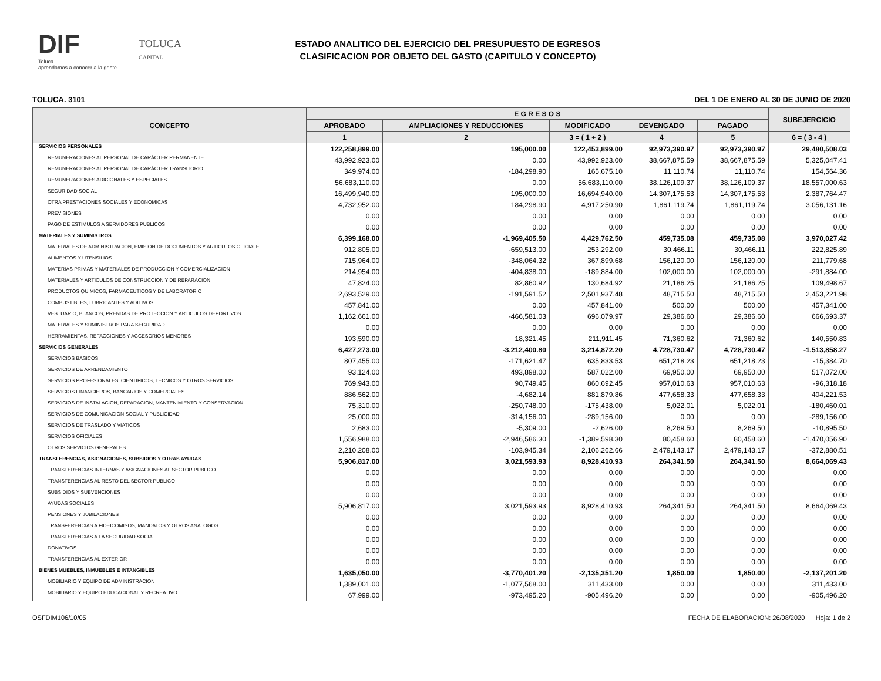DIF
Toluca
aprendamos a conocer a la gente
TOLUCA
CAPITAL
ESTADO ANALITICO DEL EJERCICIO DEL PRESUPUESTO DE EGRESOS
CLASIFICACION POR OBJETO DEL GASTO (CAPITULO Y CONCEPTO)
TOLUCA. 3101 DEL 1 DE ENERO AL 30 DE JUNIO DE 2020
| CONCEPTO | E G R E S O S | | | | | SUBEJERCICIO |
| --- | --- | --- | --- | --- | --- | --- |
| | APROBADO | AMPLIACIONES Y REDUCCIONES | MODIFICADO | DEVENGADO | PAGADO | |
| | 1 | 2 | 3 = ( 1 + 2 ) | 4 | 5 | 6 = ( 3 - 4 ) |
| SERVICIOS PERSONALES | 122,258,899.00 | 195,000.00 | 122,453,899.00 | 92,973,390.97 | 92,973,390.97 | 29,480,508.03 |
| REMUNERACIONES AL PERSONAL DE CARÁCTER PERMANENTE | 43,992,923.00 | 0.00 | 43,992,923.00 | 38,667,875.59 | 38,667,875.59 | 5,325,047.41 |
| REMUNERACIONES AL PERSONAL DE CARÁCTER TRANSITORIO | 349,974.00 | -184,298.90 | 165,675.10 | 11,110.74 | 11,110.74 | 154,564.36 |
| REMUNERACIONES ADICIONALES Y ESPECIALES | 56,683,110.00 | 0.00 | 56,683,110.00 | 38,126,109.37 | 38,126,109.37 | 18,557,000.63 |
| SEGURIDAD SOCIAL | 16,499,940.00 | 195,000.00 | 16,694,940.00 | 14,307,175.53 | 14,307,175.53 | 2,387,764.47 |
| OTRA PRESTACIONES SOCIALES Y ECONOMICAS | 4,732,952.00 | 184,298.90 | 4,917,250.90 | 1,861,119.74 | 1,861,119.74 | 3,056,131.16 |
| PREVISIONES | 0.00 | 0.00 | 0.00 | 0.00 | 0.00 | 0.00 |
| PAGO DE ESTIMULOS A SERVIDORES PUBLICOS | 0.00 | 0.00 | 0.00 | 0.00 | 0.00 | 0.00 |
| MATERIALES Y SUMINISTROS | 6,399,168.00 | -1,969,405.50 | 4,429,762.50 | 459,735.08 | 459,735.08 | 3,970,027.42 |
| MATERIALES DE ADMINISTRACION, EMISION DE DOCUMENTOS Y ARTICULOS OFICIALE | 912,805.00 | -659,513.00 | 253,292.00 | 30,466.11 | 30,466.11 | 222,825.89 |
| ALIMENTOS Y UTENSILIOS | 715,964.00 | -348,064.32 | 367,899.68 | 156,120.00 | 156,120.00 | 211,779.68 |
| MATERIAS PRIMAS Y MATERIALES DE PRODUCCION Y COMERCIALIZACION | 214,954.00 | -404,838.00 | -189,884.00 | 102,000.00 | 102,000.00 | -291,884.00 |
| MATERIALES Y ARTICULOS DE CONSTRUCCION Y DE REPARACION | 47,824.00 | 82,860.92 | 130,684.92 | 21,186.25 | 21,186.25 | 109,498.67 |
| PRODUCTOS QUIMICOS, FARMACEUTICOS Y DE LABORATORIO | 2,693,529.00 | -191,591.52 | 2,501,937.48 | 48,715.50 | 48,715.50 | 2,453,221.98 |
| COMBUSTIBLES, LUBRICANTES Y ADITIVOS | 457,841.00 | 0.00 | 457,841.00 | 500.00 | 500.00 | 457,341.00 |
| VESTUARIO, BLANCOS, PRENDAS DE PROTECCION Y ARTICULOS DEPORTIVOS | 1,162,661.00 | -466,581.03 | 696,079.97 | 29,386.60 | 29,386.60 | 666,693.37 |
| MATERIALES Y SUMINISTROS PARA SEGURIDAD | 0.00 | 0.00 | 0.00 | 0.00 | 0.00 | 0.00 |
| HERRAMIENTAS, REFACCIONES Y ACCESORIOS MENORES | 193,590.00 | 18,321.45 | 211,911.45 | 71,360.62 | 71,360.62 | 140,550.83 |
| SERVICIOS GENERALES | 6,427,273.00 | -3,212,400.80 | 3,214,872.20 | 4,728,730.47 | 4,728,730.47 | -1,513,858.27 |
| SERVICIOS BASICOS | 807,455.00 | -171,621.47 | 635,833.53 | 651,218.23 | 651,218.23 | -15,384.70 |
| SERVICIOS DE ARRENDAMIENTO | 93,124.00 | 493,898.00 | 587,022.00 | 69,950.00 | 69,950.00 | 517,072.00 |
| SERVICIOS PROFESIONALES, CIENTIFICOS, TECNICOS Y OTROS SERVICIOS | 769,943.00 | 90,749.45 | 860,692.45 | 957,010.63 | 957,010.63 | -96,318.18 |
| SERVICIOS FINANCIEROS, BANCARIOS Y COMERCIALES | 886,562.00 | -4,682.14 | 881,879.86 | 477,658.33 | 477,658.33 | 404,221.53 |
| SERVICIOS DE INSTALACION, REPARACION, MANTENIMIENTO Y CONSERVACION | 75,310.00 | -250,748.00 | -175,438.00 | 5,022.01 | 5,022.01 | -180,460.01 |
| SERVICIOS DE COMUNICACIÓN SOCIAL Y PUBLICIDAD | 25,000.00 | -314,156.00 | -289,156.00 | 0.00 | 0.00 | -289,156.00 |
| SERVICIOS DE TRASLADO Y VIATICOS | 2,683.00 | -5,309.00 | -2,626.00 | 8,269.50 | 8,269.50 | -10,895.50 |
| SERVICIOS OFICIALES | 1,556,988.00 | -2,946,586.30 | -1,389,598.30 | 80,458.60 | 80,458.60 | -1,470,056.90 |
| OTROS SERVICIOS GENERALES | 2,210,208.00 | -103,945.34 | 2,106,262.66 | 2,479,143.17 | 2,479,143.17 | -372,880.51 |
| TRANSFERENCIAS, ASIGNACIONES, SUBSIDIOS Y OTRAS AYUDAS | 5,906,817.00 | 3,021,593.93 | 8,928,410.93 | 264,341.50 | 264,341.50 | 8,664,069.43 |
| TRANSFERENCIAS INTERNAS Y ASIGNACIONES AL SECTOR PUBLICO | 0.00 | 0.00 | 0.00 | 0.00 | 0.00 | 0.00 |
| TRANSFERENCIAS AL RESTO DEL SECTOR PUBLICO | 0.00 | 0.00 | 0.00 | 0.00 | 0.00 | 0.00 |
| SUBSIDIOS Y SUBVENCIONES | 0.00 | 0.00 | 0.00 | 0.00 | 0.00 | 0.00 |
| AYUDAS SOCIALES | 5,906,817.00 | 3,021,593.93 | 8,928,410.93 | 264,341.50 | 264,341.50 | 8,664,069.43 |
| PENSIONES Y JUBILACIONES | 0.00 | 0.00 | 0.00 | 0.00 | 0.00 | 0.00 |
| TRANSFERENCIAS A FIDEICOMISOS, MANDATOS Y OTROS ANALOGOS | 0.00 | 0.00 | 0.00 | 0.00 | 0.00 | 0.00 |
| TRANSFERENCIAS A LA SEGURIDAD SOCIAL | 0.00 | 0.00 | 0.00 | 0.00 | 0.00 | 0.00 |
| DONATIVOS | 0.00 | 0.00 | 0.00 | 0.00 | 0.00 | 0.00 |
| TRANSFERENCIAS AL EXTERIOR | 0.00 | 0.00 | 0.00 | 0.00 | 0.00 | 0.00 |
| BIENES MUEBLES, INMUEBLES E INTANGIBLES | 1,635,050.00 | -3,770,401.20 | -2,135,351.20 | 1,850.00 | 1,850.00 | -2,137,201.20 |
| MOBILIARIO Y EQUIPO DE ADMINISTRACION | 1,389,001.00 | -1,077,568.00 | 311,433.00 | 0.00 | 0.00 | 311,433.00 |
| MOBILIARIO Y EQUIPO EDUCACIONAL Y RECREATIVO | 67,999.00 | -973,495.20 | -905,496.20 | 0.00 | 0.00 | -905,496.20 |
OSFDIM106/10/05 FECHA DE ELABORACION: 26/08/2020 Hoja: 1 de 2